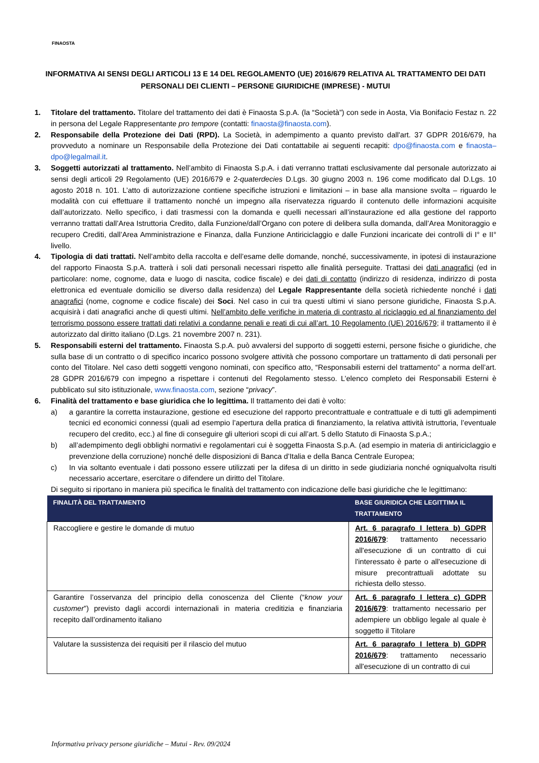FINAOSTA
INFORMATIVA AI SENSI DEGLI ARTICOLI 13 E 14 DEL REGOLAMENTO (UE) 2016/679 RELATIVA AL TRATTAMENTO DEI DATI PERSONALI DEI CLIENTI – PERSONE GIURIDICHE (IMPRESE) - MUTUI
1. Titolare del trattamento. Titolare del trattamento dei dati è Finaosta S.p.A. (la “Società”) con sede in Aosta, Via Bonifacio Festaz n. 22 in persona del Legale Rappresentante pro tempore (contatti: finaosta@finaosta.com).
2. Responsabile della Protezione dei Dati (RPD). La Società, in adempimento a quanto previsto dall'art. 37 GDPR 2016/679, ha provveduto a nominare un Responsabile della Protezione dei Dati contattabile ai seguenti recapiti: dpo@finaosta.com e finaosta–dpo@legalmail.it.
3. Soggetti autorizzati al trattamento. Nell’ambito di Finaosta S.p.A. i dati verranno trattati esclusivamente dal personale autorizzato ai sensi degli articoli 29 Regolamento (UE) 2016/679 e 2-quaterdecies D.Lgs. 30 giugno 2003 n. 196 come modificato dal D.Lgs. 10 agosto 2018 n. 101. L’atto di autorizzazione contiene specifiche istruzioni e limitazioni – in base alla mansione svolta – riguardo le modalità con cui effettuare il trattamento nonché un impegno alla riservatezza riguardo il contenuto delle informazioni acquisite dall’autorizzato. Nello specifico, i dati trasmessi con la domanda e quelli necessari all’instaurazione ed alla gestione del rapporto verranno trattati dall’Area Istruttoria Credito, dalla Funzione/dall’Organo con potere di delibera sulla domanda, dall’Area Monitoraggio e recupero Crediti, dall’Area Amministrazione e Finanza, dalla Funzione Antiriciclaggio e dalle Funzioni incaricate dei controlli di I° e II° livello.
4. Tipologia di dati trattati. Nell’ambito della raccolta e dell’esame delle domande, nonché, successivamente, in ipotesi di instaurazione del rapporto Finaosta S.p.A. tratterà i soli dati personali necessari rispetto alle finalità perseguite. Trattasi dei dati anagrafici (ed in particolare: nome, cognome, data e luogo di nascita, codice fiscale) e dei dati di contatto (indirizzo di residenza, indirizzo di posta elettronica ed eventuale domicilio se diverso dalla residenza) del Legale Rappresentante della società richiedente nonché i dati anagrafici (nome, cognome e codice fiscale) dei Soci. Nel caso in cui tra questi ultimi vi siano persone giuridiche, Finaosta S.p.A. acquisirà i dati anagrafici anche di questi ultimi. Nell’ambito delle verifiche in materia di contrasto al riciclaggio ed al finanziamento del terrorismo possono essere trattati dati relativi a condanne penali e reati di cui all’art. 10 Regolamento (UE) 2016/679; il trattamento il è autorizzato dal diritto italiano (D.Lgs. 21 novembre 2007 n. 231).
5. Responsabili esterni del trattamento. Finaosta S.p.A. può avvalersi del supporto di soggetti esterni, persone fisiche o giuridiche, che sulla base di un contratto o di specifico incarico possono svolgere attività che possono comportare un trattamento di dati personali per conto del Titolare. Nel caso detti soggetti vengono nominati, con specifico atto, “Responsabili esterni del trattamento” a norma dell’art. 28 GDPR 2016/679 con impegno a rispettare i contenuti del Regolamento stesso. L’elenco completo dei Responsabili Esterni è pubblicato sul sito istituzionale, www.finaosta.com, sezione “privacy”.
6. Finalità del trattamento e base giuridica che lo legittima. Il trattamento dei dati è volto:
a) a garantire la corretta instaurazione, gestione ed esecuzione del rapporto precontrattuale e contrattuale e di tutti gli adempimenti tecnici ed economici connessi (quali ad esempio l’apertura della pratica di finanziamento, la relativa attività istruttoria, l’eventuale recupero del credito, ecc.) al fine di conseguire gli ulteriori scopi di cui all’art. 5 dello Statuto di Finaosta S.p.A.;
b) all’adempimento degli obblighi normativi e regolamentari cui è soggetta Finaosta S.p.A. (ad esempio in materia di antiriciclaggio e prevenzione della corruzione) nonché delle disposizioni di Banca d’Italia e della Banca Centrale Europea;
c) In via soltanto eventuale i dati possono essere utilizzati per la difesa di un diritto in sede giudiziaria nonché ogniqualvolta risulti necessario accertare, esercitare o difendere un diritto del Titolare.
Di seguito si riportano in maniera più specifica le finalità del trattamento con indicazione delle basi giuridiche che le legittimano:
| FINALITÀ DEL TRATTAMENTO | BASE GIURIDICA CHE LEGITTIMA IL TRATTAMENTO |
| --- | --- |
| Raccogliere e gestire le domande di mutuo | Art. 6 paragrafo I lettera b) GDPR 2016/679 : trattamento necessario all'esecuzione di un contratto di cui l'interessato è parte o all'esecuzione di misure precontrattuali adottate su richiesta dello stesso. |
| Garantire l’osservanza del principio della conoscenza del Cliente (“ know your customer ”) previsto dagli accordi internazionali in materia creditizia e finanziaria recepito dall’ordinamento italiano | Art. 6 paragrafo I lettera c) GDPR 2016/679 : trattamento necessario per adempiere un obbligo legale al quale è soggetto il Titolare |
| Valutare la sussistenza dei requisiti per il rilascio del mutuo | Art. 6 paragrafo I lettera b) GDPR 2016/679 : trattamento necessario all'esecuzione di un contratto di cui |
Informativa privacy persone giuridiche – Mutui - Rev. 09/2024